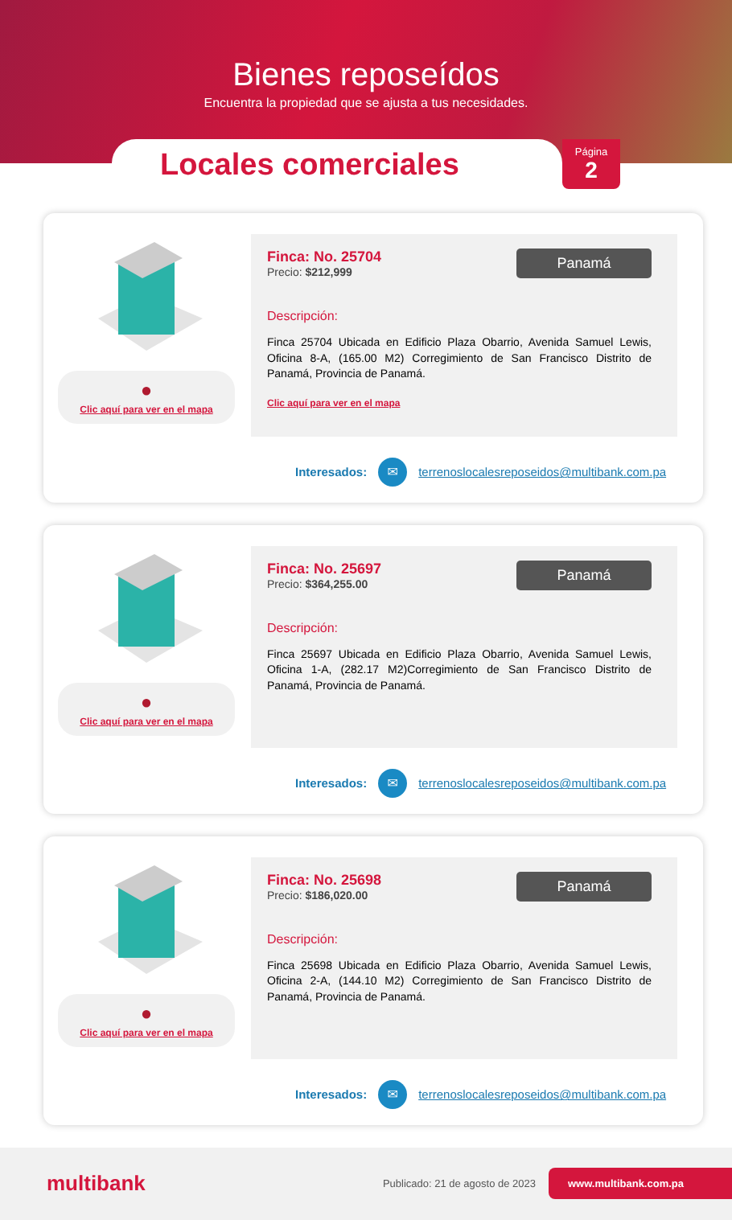Bienes reposeídos
Encuentra la propiedad que se ajusta a tus necesidades.
Locales comerciales
Página
2
●
Clic aquí para ver en el mapa
Panamá
Finca: No. 25704
Precio: $212,999
Descripción:
Finca 25704 Ubicada en Edificio Plaza Obarrio, Avenida Samuel Lewis, Oficina 8-A, (165.00 M2) Corregimiento de San Francisco Distrito de Panamá, Provincia de Panamá.
Clic aquí para ver en el mapa
Interesados: ✉ terrenoslocalesreposeidos@multibank.com.pa
●
Clic aquí para ver en el mapa
Panamá
Finca: No. 25697
Precio: $364,255.00
Descripción:
Finca 25697 Ubicada en Edificio Plaza Obarrio, Avenida Samuel Lewis, Oficina 1-A, (282.17 M2)Corregimiento de San Francisco Distrito de Panamá, Provincia de Panamá.
Interesados: ✉ terrenoslocalesreposeidos@multibank.com.pa
●
Clic aquí para ver en el mapa
Panamá
Finca: No. 25698
Precio: $186,020.00
Descripción:
Finca 25698 Ubicada en Edificio Plaza Obarrio, Avenida Samuel Lewis, Oficina 2-A, (144.10 M2) Corregimiento de San Francisco Distrito de Panamá, Provincia de Panamá.
Interesados: ✉ terrenoslocalesreposeidos@multibank.com.pa
multibank
Publicado: 21 de agosto de 2023 www.multibank.com.pa